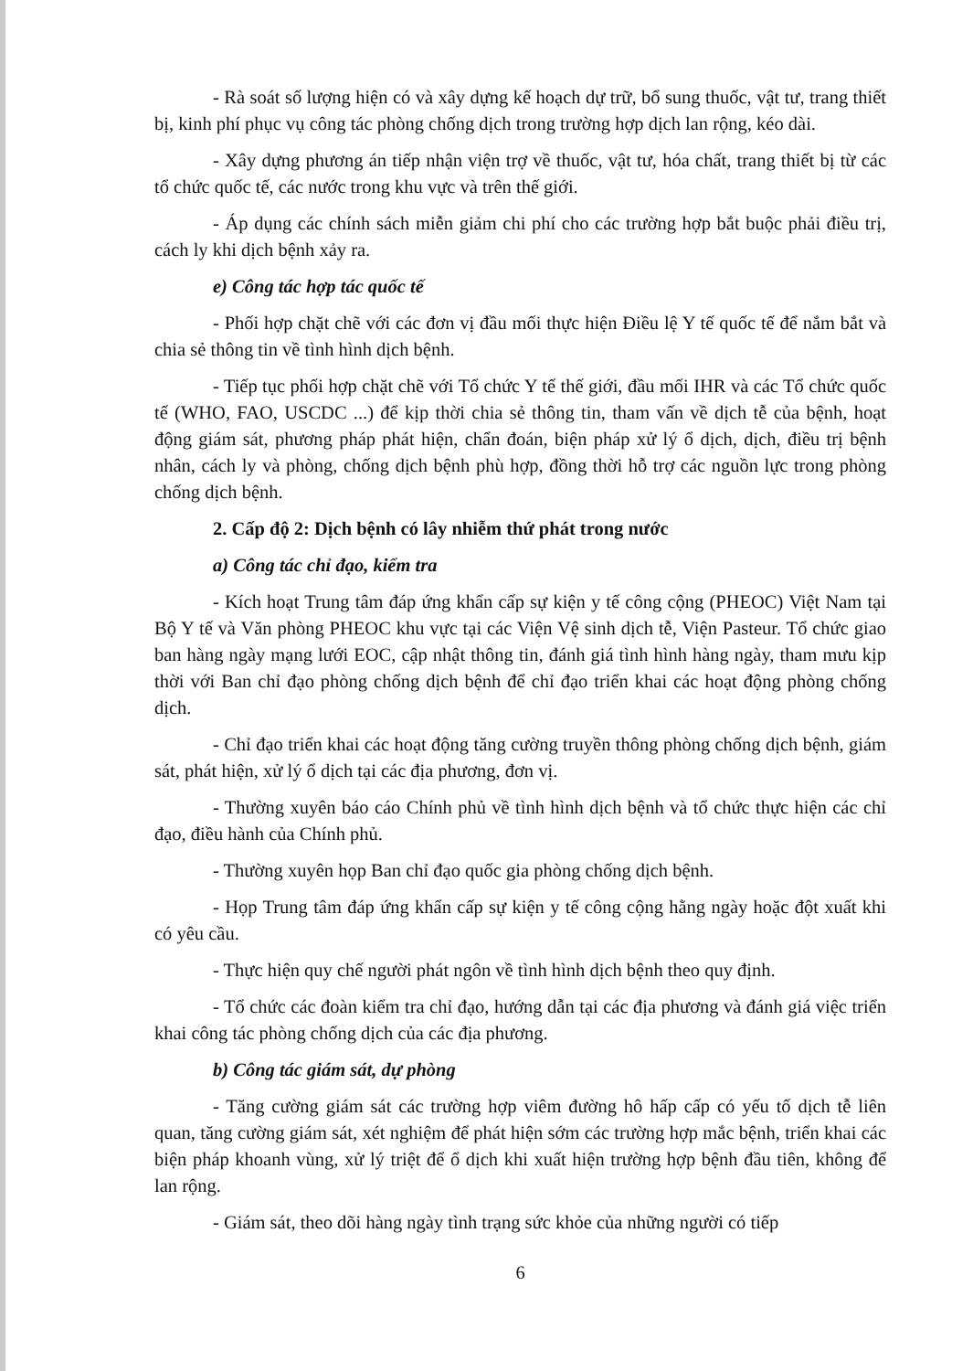- Rà soát số lượng hiện có và xây dựng kế hoạch dự trữ, bổ sung thuốc, vật tư, trang thiết bị, kinh phí phục vụ công tác phòng chống dịch trong trường hợp dịch lan rộng, kéo dài.
- Xây dựng phương án tiếp nhận viện trợ về thuốc, vật tư, hóa chất, trang thiết bị từ các tổ chức quốc tế, các nước trong khu vực và trên thế giới.
- Áp dụng các chính sách miễn giảm chi phí cho các trường hợp bắt buộc phải điều trị, cách ly khi dịch bệnh xảy ra.
e) Công tác hợp tác quốc tế
- Phối hợp chặt chẽ với các đơn vị đầu mối thực hiện Điều lệ Y tế quốc tế để nắm bắt và chia sẻ thông tin về tình hình dịch bệnh.
- Tiếp tục phối hợp chặt chẽ với Tổ chức Y tế thế giới, đầu mối IHR và các Tổ chức quốc tế (WHO, FAO, USCDC ...) để kịp thời chia sẻ thông tin, tham vấn về dịch tễ của bệnh, hoạt động giám sát, phương pháp phát hiện, chẩn đoán, biện pháp xử lý ổ dịch, dịch, điều trị bệnh nhân, cách ly và phòng, chống dịch bệnh phù hợp, đồng thời hỗ trợ các nguồn lực trong phòng chống dịch bệnh.
2. Cấp độ 2: Dịch bệnh có lây nhiễm thứ phát trong nước
a) Công tác chỉ đạo, kiểm tra
- Kích hoạt Trung tâm đáp ứng khẩn cấp sự kiện y tế công cộng (PHEOC) Việt Nam tại Bộ Y tế và Văn phòng PHEOC khu vực tại các Viện Vệ sinh dịch tễ, Viện Pasteur. Tổ chức giao ban hàng ngày mạng lưới EOC, cập nhật thông tin, đánh giá tình hình hàng ngày, tham mưu kịp thời với Ban chỉ đạo phòng chống dịch bệnh để chỉ đạo triển khai các hoạt động phòng chống dịch.
- Chỉ đạo triển khai các hoạt động tăng cường truyền thông phòng chống dịch bệnh, giám sát, phát hiện, xử lý ổ dịch tại các địa phương, đơn vị.
- Thường xuyên báo cáo Chính phủ về tình hình dịch bệnh và tổ chức thực hiện các chỉ đạo, điều hành của Chính phủ.
- Thường xuyên họp Ban chỉ đạo quốc gia phòng chống dịch bệnh.
- Họp Trung tâm đáp ứng khẩn cấp sự kiện y tế công cộng hằng ngày hoặc đột xuất khi có yêu cầu.
- Thực hiện quy chế người phát ngôn về tình hình dịch bệnh theo quy định.
- Tổ chức các đoàn kiểm tra chỉ đạo, hướng dẫn tại các địa phương và đánh giá việc triển khai công tác phòng chống dịch của các địa phương.
b) Công tác giám sát, dự phòng
- Tăng cường giám sát các trường hợp viêm đường hô hấp cấp có yếu tố dịch tễ liên quan, tăng cường giám sát, xét nghiệm để phát hiện sớm các trường hợp mắc bệnh, triển khai các biện pháp khoanh vùng, xử lý triệt để ổ dịch khi xuất hiện trường hợp bệnh đầu tiên, không để lan rộng.
- Giám sát, theo dõi hàng ngày tình trạng sức khỏe của những người có tiếp
6